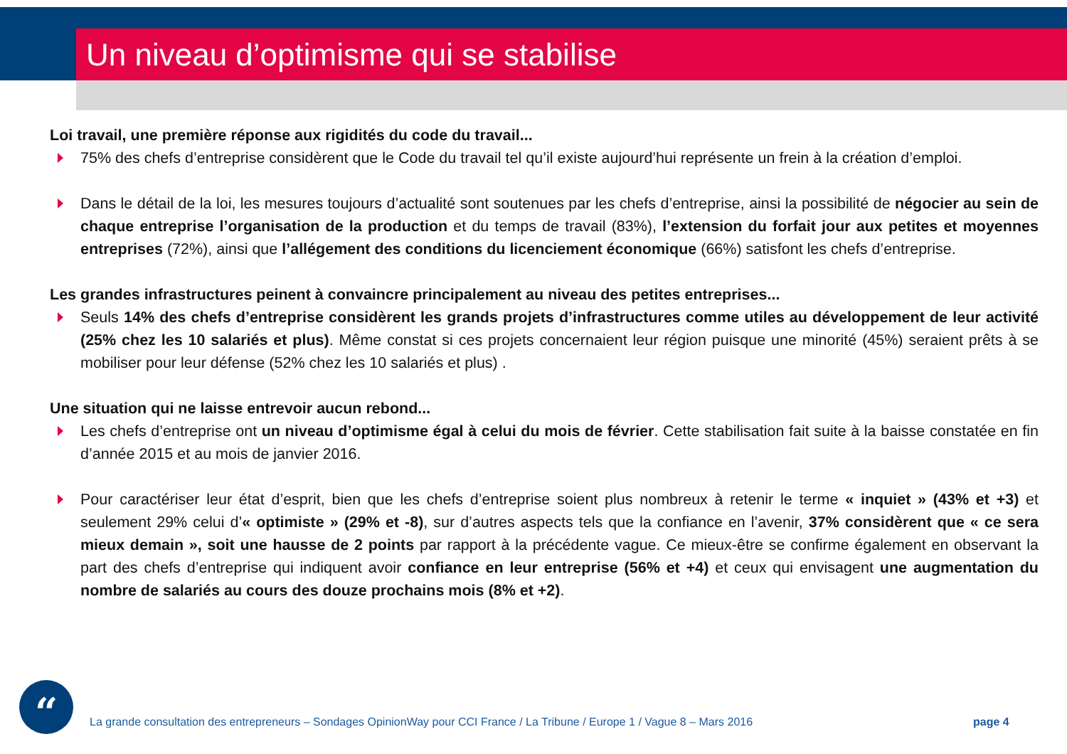Un niveau d’optimisme qui se stabilise
Loi travail, une première réponse aux rigidités du code du travail...
75% des chefs d’entreprise considèrent que le Code du travail tel qu’il existe aujourd’hui représente un frein à la création d’emploi.
Dans le détail de la loi, les mesures toujours d’actualité sont soutenues par les chefs d’entreprise, ainsi la possibilité de négocier au sein de chaque entreprise l’organisation de la production et du temps de travail (83%), l’extension du forfait jour aux petites et moyennes entreprises (72%), ainsi que l’allégement des conditions du licenciement économique (66%) satisfont les chefs d’entreprise.
Les grandes infrastructures peinent à convaincre principalement au niveau des petites entreprises...
Seuls 14% des chefs d’entreprise considèrent les grands projets d’infrastructures comme utiles au développement de leur activité (25% chez les 10 salariés et plus). Même constat si ces projets concernaient leur région puisque une minorité (45%) seraient prêts à se mobiliser pour leur défense (52% chez les 10 salariés et plus) .
Une situation qui ne laisse entrevoir aucun rebond...
Les chefs d’entreprise ont un niveau d’optimisme égal à celui du mois de février. Cette stabilisation fait suite à la baisse constatée en fin d’année 2015 et au mois de janvier 2016.
Pour caractériser leur état d’esprit, bien que les chefs d’entreprise soient plus nombreux à retenir le terme « inquiet » (43% et +3) et seulement 29% celui d’« optimiste » (29% et -8), sur d’autres aspects tels que la confiance en l’avenir, 37% considèrent que « ce sera mieux demain », soit une hausse de 2 points par rapport à la précédente vague. Ce mieux-être se confirme également en observant la part des chefs d’entreprise qui indiquent avoir confiance en leur entreprise (56% et +4) et ceux qui envisagent une augmentation du nombre de salariés au cours des douze prochains mois (8% et +2).
“
La grande consultation des entrepreneurs – Sondages OpinionWay pour CCI France / La Tribune / Europe 1 / Vague 8 – Mars 2016
page 4